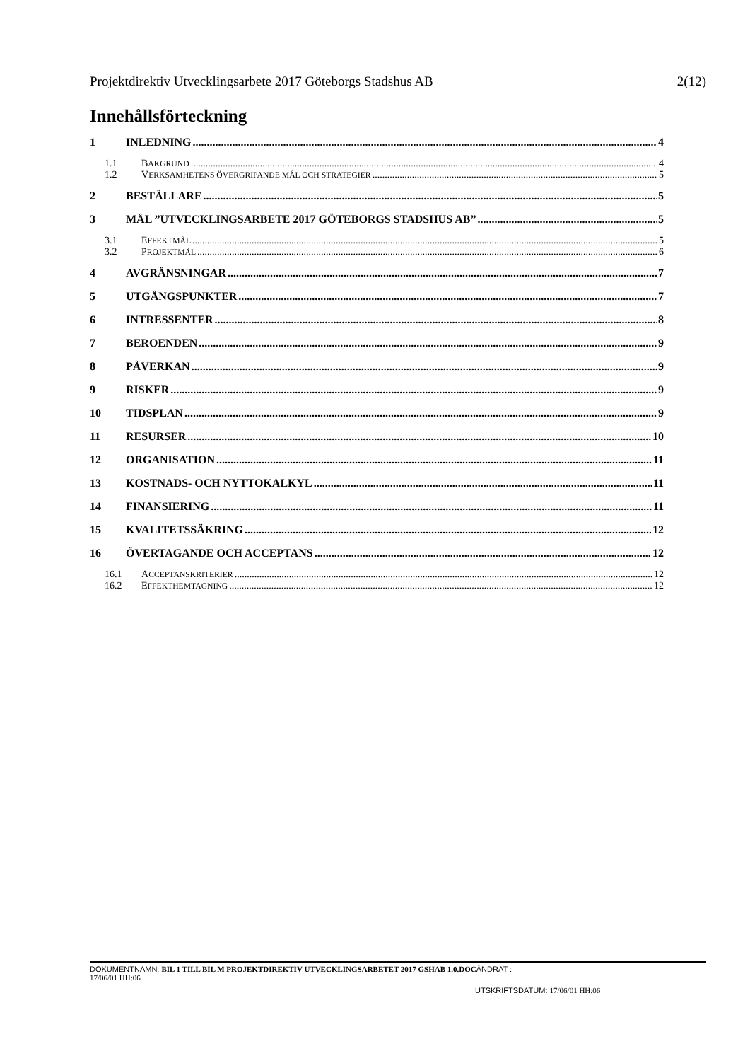Projektdirektiv Utvecklingsarbete 2017 Göteborgs Stadshus AB 2(12)
Innehållsförteckning
1 INLEDNING 4
1.1 BAKGRUND 4
1.2 VERKSAMHETENS ÖVERGRIPANDE MÅL OCH STRATEGIER 5
2 BESTÄLLARE 5
3 MÅL ”UTVECKLINGSARBETE 2017 GÖTEBORGS STADSHUS AB” 5
3.1 EFFEKTMÅL 5
3.2 PROJEKTMÅL 6
4 AVGRÄNSNINGAR 7
5 UTGÅNGSPUNKTER 7
6 INTRESSENTER 8
7 BEROENDEN 9
8 PÅVERKAN 9
9 RISKER 9
10 TIDSPLAN 9
11 RESURSER 10
12 ORGANISATION 11
13 KOSTNADS- OCH NYTTOKALKYL 11
14 FINANSIERING 11
15 KVALITETSSÄKRING 12
16 ÖVERTAGANDE OCH ACCEPTANS 12
16.1 ACCEPTANSKRITERIER 12
16.2 EFFEKTHEMTAGNING 12
DOKUMENTNAMN: BIL 1 TILL BIL M PROJEKTDIREKTIV UTVECKLINGSARBETET 2017 GSHAB 1.0.DOC ÄNDRAT :
17/06/01 HH:06
UTSKRIFTSDATUM: 17/06/01 HH:06